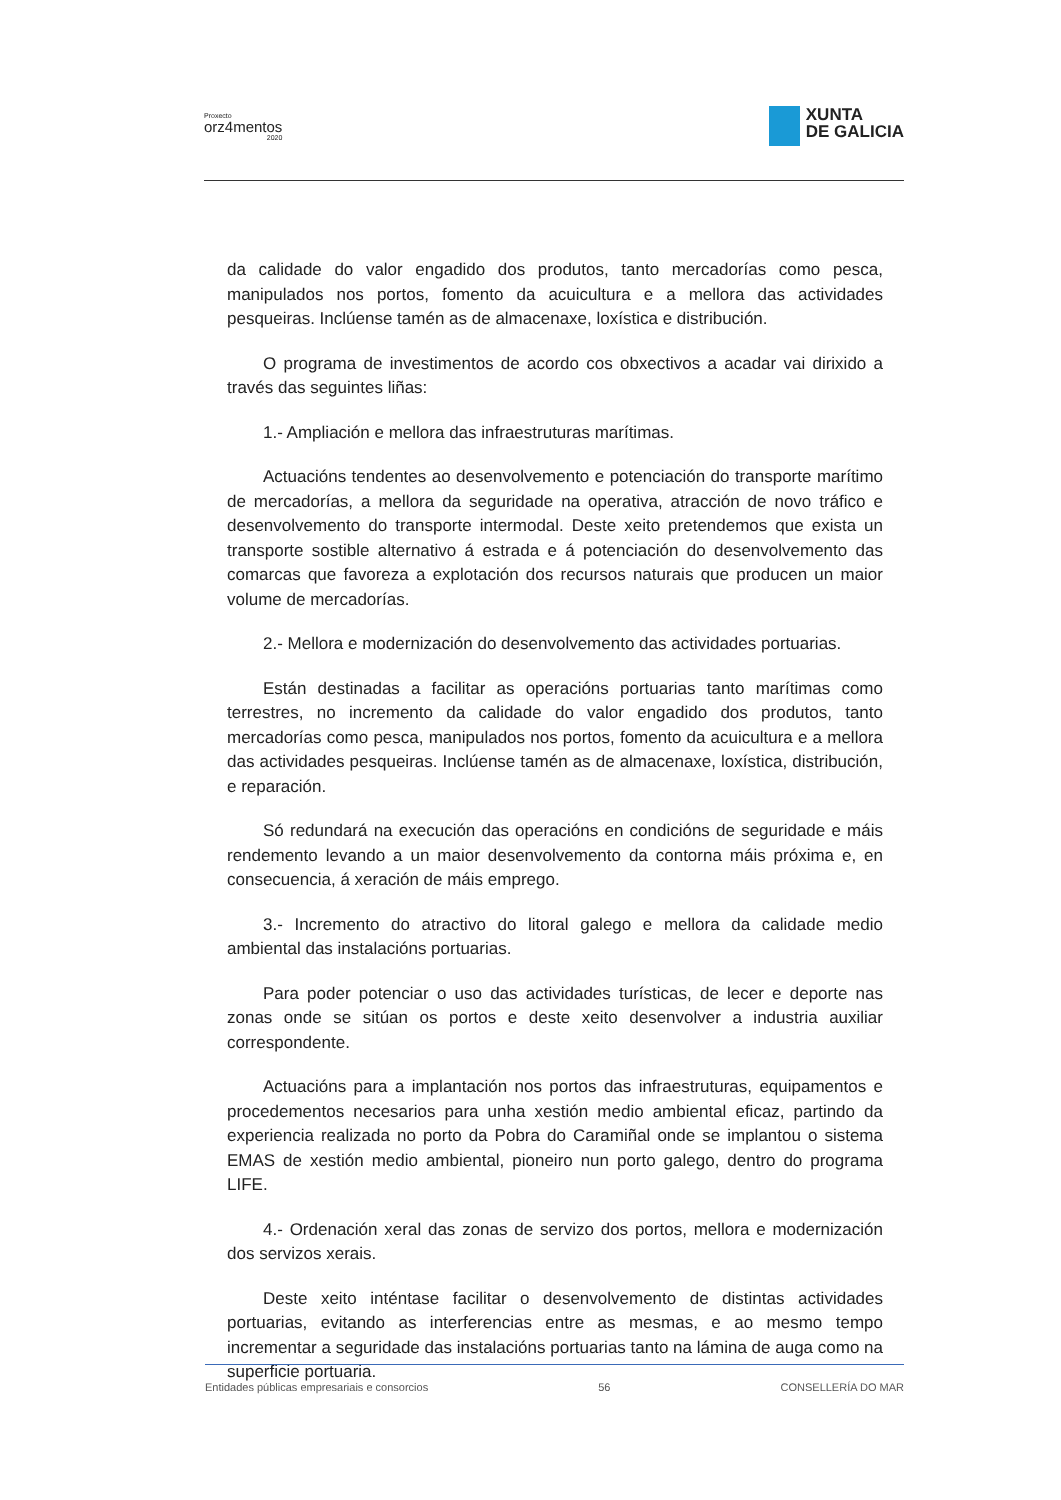Proxecto
orz4mentos
2020
XUNTA
DE GALICIA
da calidade do valor engadido dos produtos, tanto mercadorías como pesca, manipulados nos portos, fomento da acuicultura e a mellora das actividades pesqueiras. Inclúense tamén as de almacenaxe, loxística e distribución.
O programa de investimentos de acordo cos obxectivos a acadar vai dirixido a través das seguintes liñas:
1.- Ampliación e mellora das infraestruturas marítimas.
Actuacións tendentes ao desenvolvemento e potenciación do transporte marítimo de mercadorías, a mellora da seguridade na operativa, atracción de novo tráfico e desenvolvemento do transporte intermodal. Deste xeito pretendemos que exista un transporte sostible alternativo á estrada e á potenciación do desenvolvemento das comarcas que favoreza a explotación dos recursos naturais que producen un maior volume de mercadorías.
2.- Mellora e modernización do desenvolvemento das actividades portuarias.
Están destinadas a facilitar as operacións portuarias tanto marítimas como terrestres, no incremento da calidade do valor engadido dos produtos, tanto mercadorías como pesca, manipulados nos portos, fomento da acuicultura e a mellora das actividades pesqueiras. Inclúense tamén as de almacenaxe, loxística, distribución, e reparación.
Só redundará na execución das operacións en condicións de seguridade e máis rendemento levando a un maior desenvolvemento da contorna máis próxima e, en consecuencia, á xeración de máis emprego.
3.- Incremento do atractivo do litoral galego e mellora da calidade medio ambiental das instalacións portuarias.
Para poder potenciar o uso das actividades turísticas, de lecer e deporte nas zonas onde se sitúan os portos e deste xeito desenvolver a industria auxiliar correspondente.
Actuacións para a implantación nos portos das infraestruturas, equipamentos e procedementos necesarios para unha xestión medio ambiental eficaz, partindo da experiencia realizada no porto da Pobra do Caramiñal onde se implantou o sistema EMAS de xestión medio ambiental, pioneiro nun porto galego, dentro do programa LIFE.
4.- Ordenación xeral das zonas de servizo dos portos, mellora e modernización dos servizos xerais.
Deste xeito inténtase facilitar o desenvolvemento de distintas actividades portuarias, evitando as interferencias entre as mesmas, e ao mesmo tempo incrementar a seguridade das instalacións portuarias tanto na lámina de auga como na superficie portuaria.
Entidades públicas empresariais e consorcios 56 CONSELLERÍA DO MAR